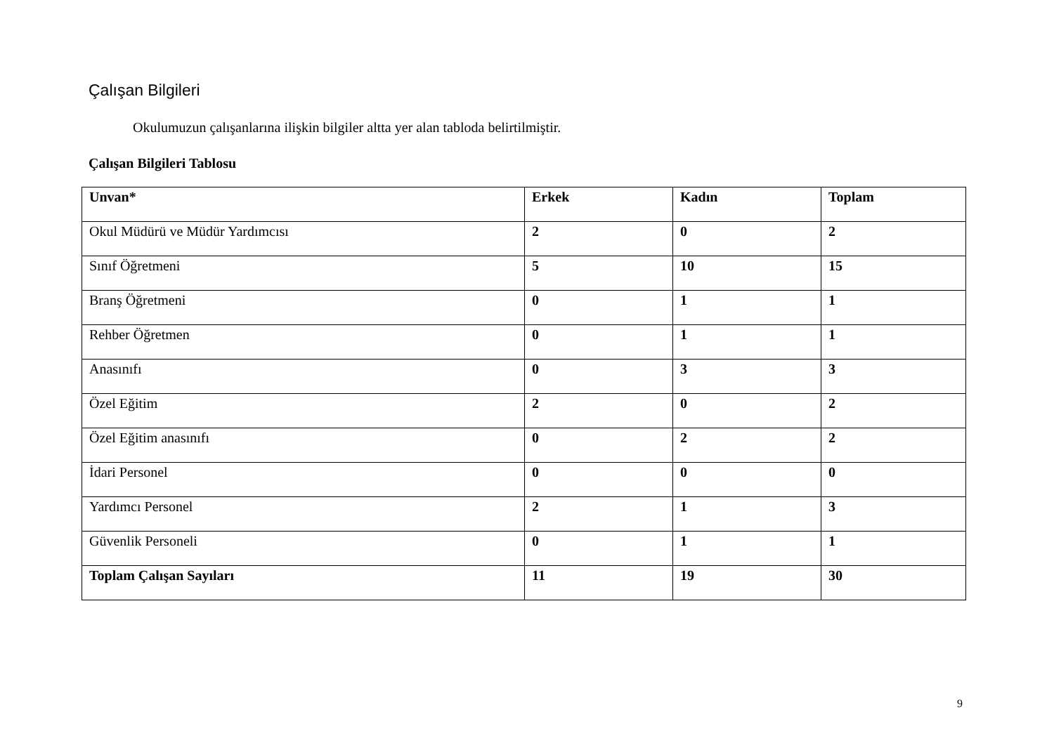Çalışan Bilgileri
Okulumuzun çalışanlarına ilişkin bilgiler altta yer alan tabloda belirtilmiştir.
Çalışan Bilgileri Tablosu
| Unvan* | Erkek | Kadın | Toplam |
| --- | --- | --- | --- |
| Okul Müdürü ve Müdür Yardımcısı | 2 | 0 | 2 |
| Sınıf Öğretmeni | 5 | 10 | 15 |
| Branş Öğretmeni | 0 | 1 | 1 |
| Rehber Öğretmen | 0 | 1 | 1 |
| Anasınıfı | 0 | 3 | 3 |
| Özel Eğitim | 2 | 0 | 2 |
| Özel Eğitim anasınıfı | 0 | 2 | 2 |
| İdari Personel | 0 | 0 | 0 |
| Yardımcı Personel | 2 | 1 | 3 |
| Güvenlik Personeli | 0 | 1 | 1 |
| Toplam Çalışan Sayıları | 11 | 19 | 30 |
9